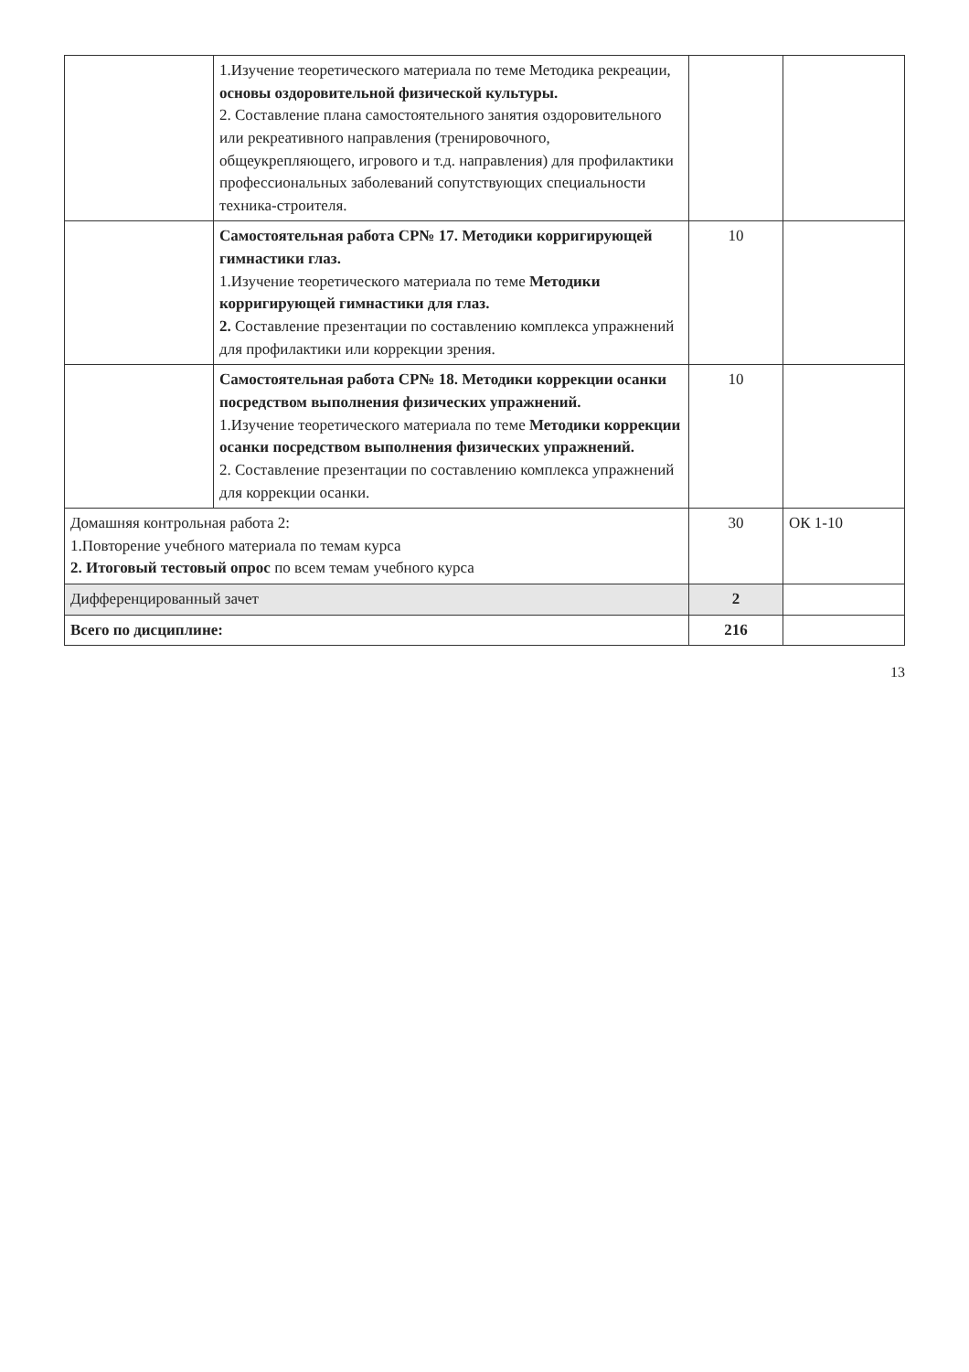| | 1.Изучение теоретического материала по теме Методика рекреации, основы оздоровительной физической культуры. 2. Составление плана самостоятельного занятия оздоровительного или рекреативного направления (тренировочного, общеукрепляющего, игрового и т.д. направления) для профилактики профессиональных заболеваний сопутствующих специальности техника-строителя. | | |
| | Самостоятельная работа СР№ 17. Методики корригирующей гимнастики глаз. 1.Изучение теоретического материала по теме Методики корригирующей гимнастики для глаз. 2. Составление презентации по составлению комплекса упражнений для профилактики или коррекции зрения. | 10 | |
| | Самостоятельная работа СР№ 18. Методики коррекции осанки посредством выполнения физических упражнений. 1.Изучение теоретического материала по теме Методики коррекции осанки посредством выполнения физических упражнений. 2. Составление презентации по составлению комплекса упражнений для коррекции осанки. | 10 | |
| Домашняя контрольная работа 2: 1.Повторение учебного материала по темам курса 2. Итоговый тестовый опрос по всем темам учебного курса | | 30 | ОК 1-10 |
| Дифференцированный зачет | | 2 | |
| Всего по дисциплине: | | 216 | |
13